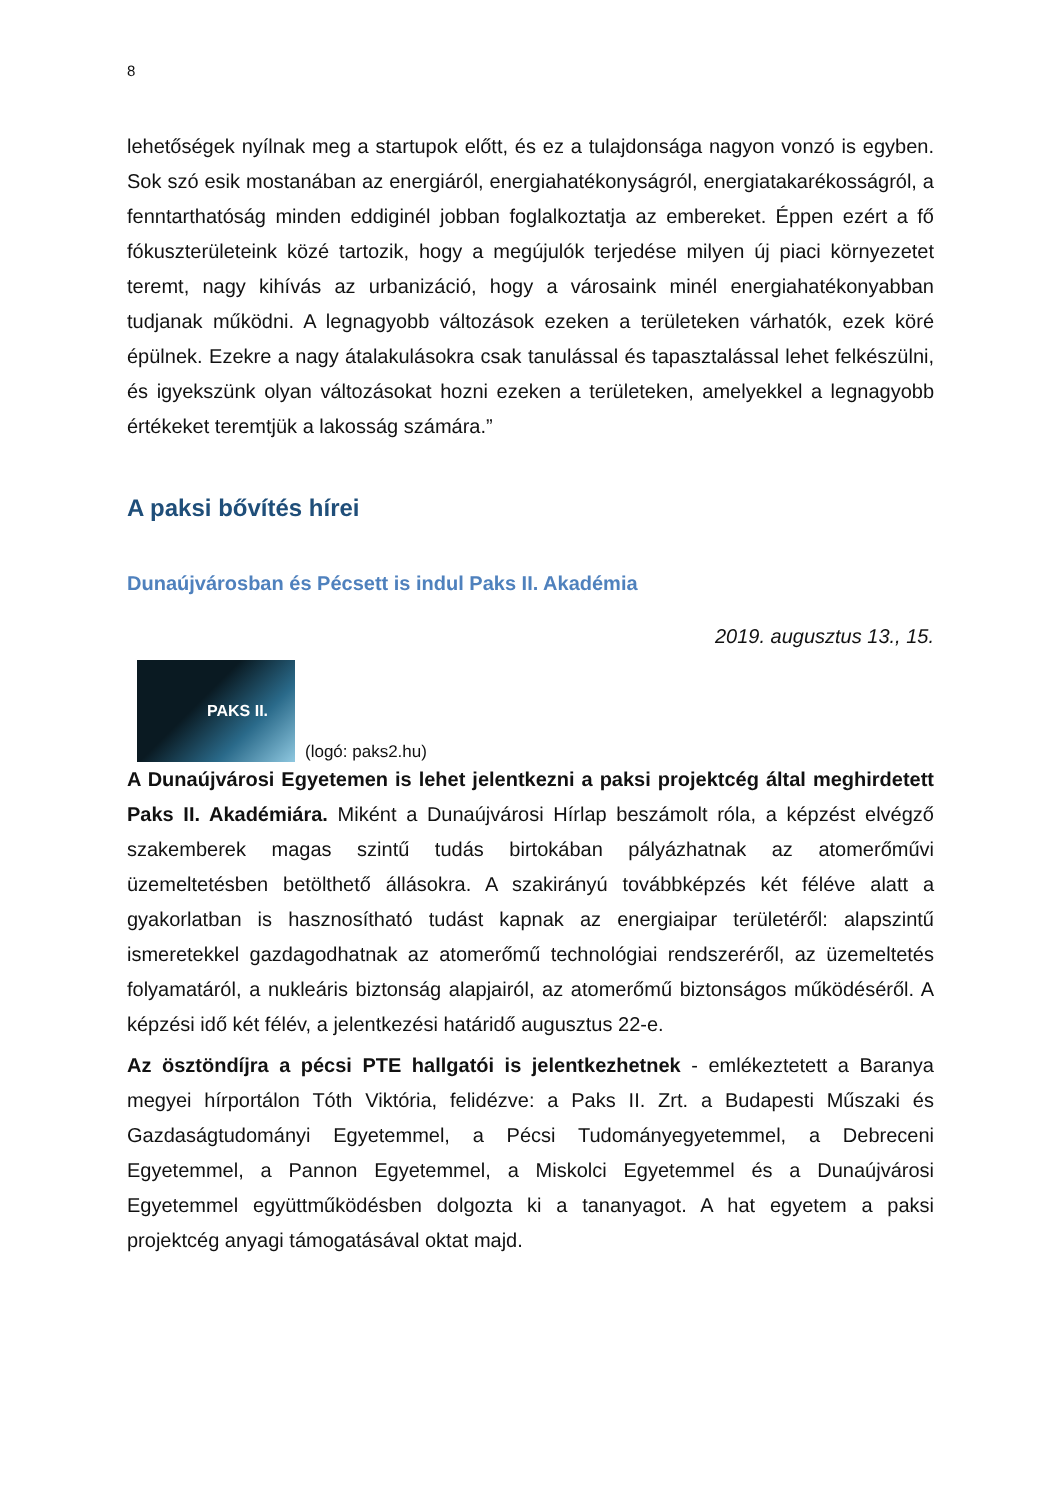8
lehetőségek nyílnak meg a startupok előtt, és ez a tulajdonsága nagyon vonzó is egyben. Sok szó esik mostanában az energiáról, energiahatékonyságról, energiatakarékosságról, a fenntarthatóság minden eddiginél jobban foglalkoztatja az embereket. Éppen ezért a fő fókuszterületeink közé tartozik, hogy a megújulók terjedése milyen új piaci környezetet teremt, nagy kihívás az urbanizáció, hogy a városaink minél energiahatékonyabban tudjanak működni. A legnagyobb változások ezeken a területeken várhatók, ezek köré épülnek. Ezekre a nagy átalakulásokra csak tanulással és tapasztalással lehet felkészülni, és igyekszünk olyan változásokat hozni ezeken a területeken, amelyekkel a legnagyobb értékeket teremtjük a lakosság számára.”
A paksi bővítés hírei
Dunaújvárosban és Pécsett is indul Paks II. Akadémia
2019. augusztus 13., 15.
PAKS II.
(logó: paks2.hu)
A Dunaújvárosi Egyetemen is lehet jelentkezni a paksi projektcég által meghirdetett Paks II. Akadémiára. Miként a Dunaújvárosi Hírlap beszámolt róla, a képzést elvégző szakemberek magas szintű tudás birtokában pályázhatnak az atomerőművi üzemeltetésben betölthető állásokra. A szakirányú továbbképzés két féléve alatt a gyakorlatban is hasznosítható tudást kapnak az energiaipar területéről: alapszintű ismeretekkel gazdagodhatnak az atomerőmű technológiai rendszeréről, az üzemeltetés folyamatáról, a nukleáris biztonság alapjairól, az atomerőmű biztonságos működéséről. A képzési idő két félév, a jelentkezési határidő augusztus 22-e.
Az ösztöndíjra a pécsi PTE hallgatói is jelentkezhetnek - emlékeztetett a Baranya megyei hírportálon Tóth Viktória, felidézve: a Paks II. Zrt. a Budapesti Műszaki és Gazdaságtudományi Egyetemmel, a Pécsi Tudományegyetemmel, a Debreceni Egyetemmel, a Pannon Egyetemmel, a Miskolci Egyetemmel és a Dunaújvárosi Egyetemmel együttműködésben dolgozta ki a tananyagot. A hat egyetem a paksi projektcég anyagi támogatásával oktat majd.